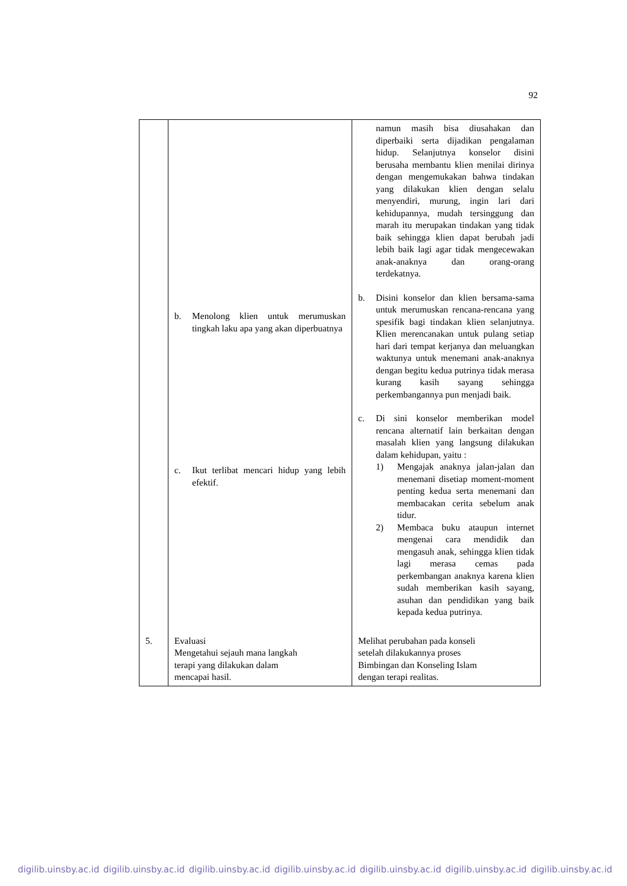92
| | b. Menolong klien untuk merumuskan tingkah laku apa yang akan diperbuatnya c. Ikut terlibat mencari hidup yang lebih efektif. | namun masih bisa diusahakan dan diperbaiki serta dijadikan pengalaman hidup. Selanjutnya konselor disini berusaha membantu klien menilai dirinya dengan mengemukakan bahwa tindakan yang dilakukan klien dengan selalu menyendiri, murung, ingin lari dari kehidupannya, mudah tersinggung dan marah itu merupakan tindakan yang tidak baik sehingga klien dapat berubah jadi lebih baik lagi agar tidak mengecewakan anak-anaknya dan orang-orang terdekatnya. b. Disini konselor dan klien bersama-sama untuk merumuskan rencana-rencana yang spesifik bagi tindakan klien selanjutnya. Klien merencanakan untuk pulang setiap hari dari tempat kerjanya dan meluangkan waktunya untuk menemani anak-anaknya dengan begitu kedua putrinya tidak merasa kurang kasih sayang sehingga perkembangannya pun menjadi baik. c. Di sini konselor memberikan model rencana alternatif lain berkaitan dengan masalah klien yang langsung dilakukan dalam kehidupan, yaitu : 1) Mengajak anaknya jalan-jalan dan menemani disetiap moment-moment penting kedua serta menemani dan membacakan cerita sebelum anak tidur. 2) Membaca buku ataupun internet mengenai cara mendidik dan mengasuh anak, sehingga klien tidak lagi merasa cemas pada perkembangan anaknya karena klien sudah memberikan kasih sayang, asuhan dan pendidikan yang baik kepada kedua putrinya. |
| 5. | Evaluasi Mengetahui sejauh mana langkah terapi yang dilakukan dalam mencapai hasil. | Melihat perubahan pada konseli setelah dilakukannya proses Bimbingan dan Konseling Islam dengan terapi realitas. |
digilib.uinsby.ac.id digilib.uinsby.ac.id digilib.uinsby.ac.id digilib.uinsby.ac.id digilib.uinsby.ac.id digilib.uinsby.ac.id digilib.uinsby.ac.id